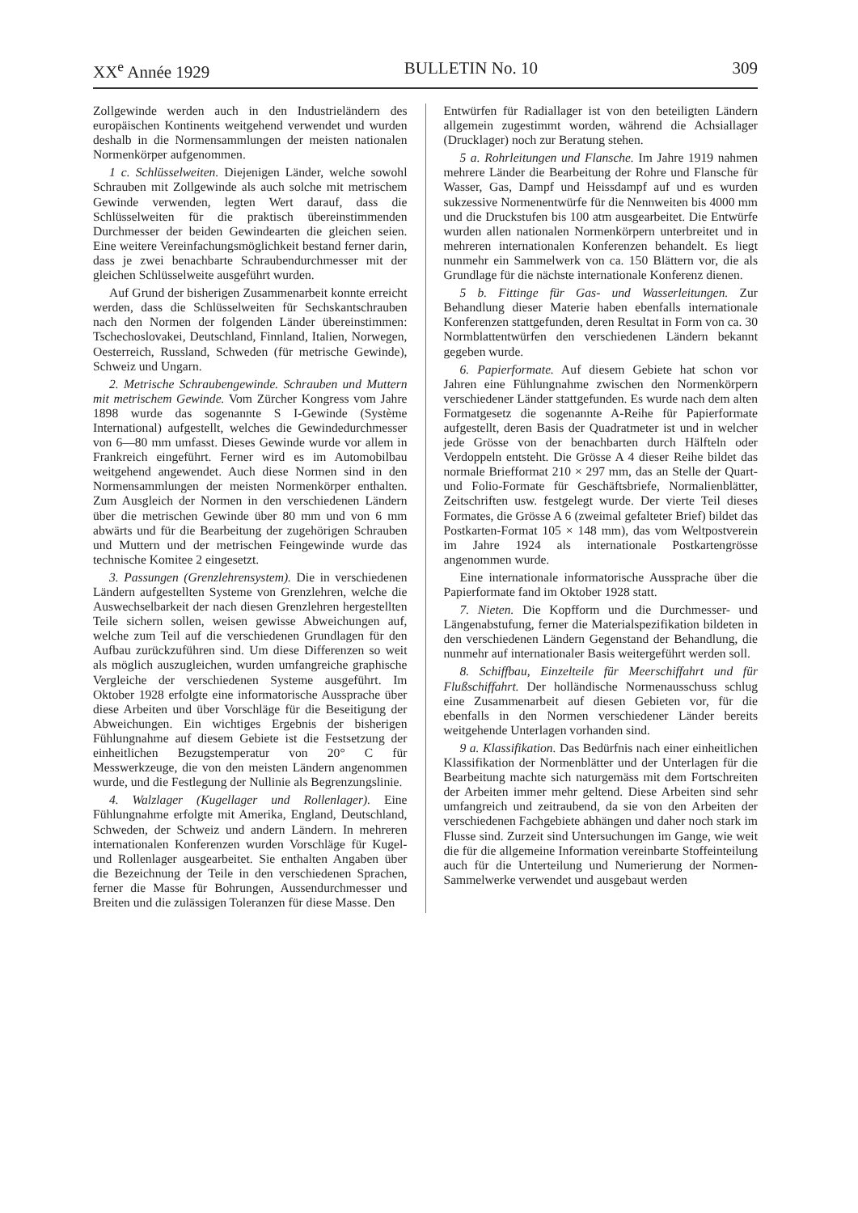XX<sup>e</sup> Année 1929 BULLETIN No. 10 309
Zollgewinde werden auch in den Industrieländern des europäischen Kontinents weitgehend verwendet und wurden deshalb in die Normensammlungen der meisten nationalen Normenkörper aufgenommen.
1 c. Schlüsselweiten. Diejenigen Länder, welche sowohl Schrauben mit Zollgewinde als auch solche mit metrischem Gewinde verwenden, legten Wert darauf, dass die Schlüsselweiten für die praktisch übereinstimmenden Durchmesser der beiden Gewindearten die gleichen seien. Eine weitere Vereinfachungsmöglichkeit bestand ferner darin, dass je zwei benachbarte Schraubendurchmesser mit der gleichen Schlüsselweite ausgeführt wurden.
Auf Grund der bisherigen Zusammenarbeit konnte erreicht werden, dass die Schlüsselweiten für Sechskantschrauben nach den Normen der folgenden Länder übereinstimmen: Tschechoslovakei, Deutschland, Finnland, Italien, Norwegen, Oesterreich, Russland, Schweden (für metrische Gewinde), Schweiz und Ungarn.
2. Metrische Schraubengewinde. Schrauben und Muttern mit metrischem Gewinde. Vom Zürcher Kongress vom Jahre 1898 wurde das sogenannte S I-Gewinde (Système International) aufgestellt, welches die Gewindedurchmesser von 6—80 mm umfasst. Dieses Gewinde wurde vor allem in Frankreich eingeführt. Ferner wird es im Automobilbau weitgehend angewendet. Auch diese Normen sind in den Normensammlungen der meisten Normenkörper enthalten. Zum Ausgleich der Normen in den verschiedenen Ländern über die metrischen Gewinde über 80 mm und von 6 mm abwärts und für die Bearbeitung der zugehörigen Schrauben und Muttern und der metrischen Feingewinde wurde das technische Komitee 2 eingesetzt.
3. Passungen (Grenzlehrensystem). Die in verschiedenen Ländern aufgestellten Systeme von Grenzlehren, welche die Auswechselbarkeit der nach diesen Grenzlehren hergestellten Teile sichern sollen, weisen gewisse Abweichungen auf, welche zum Teil auf die verschiedenen Grundlagen für den Aufbau zurückzuführen sind. Um diese Differenzen so weit als möglich auszugleichen, wurden umfangreiche graphische Vergleiche der verschiedenen Systeme ausgeführt. Im Oktober 1928 erfolgte eine informatorische Aussprache über diese Arbeiten und über Vorschläge für die Beseitigung der Abweichungen. Ein wichtiges Ergebnis der bisherigen Fühlungnahme auf diesem Gebiete ist die Festsetzung der einheitlichen Bezugstemperatur von 20° C für Messwerkzeuge, die von den meisten Ländern angenommen wurde, und die Festlegung der Nullinie als Begrenzungslinie.
4. Walzlager (Kugellager und Rollenlager). Eine Fühlungnahme erfolgte mit Amerika, England, Deutschland, Schweden, der Schweiz und andern Ländern. In mehreren internationalen Konferenzen wurden Vorschläge für Kugel- und Rollenlager ausgearbeitet. Sie enthalten Angaben über die Bezeichnung der Teile in den verschiedenen Sprachen, ferner die Masse für Bohrungen, Aussendurchmesser und Breiten und die zulässigen Toleranzen für diese Masse. Den
Entwürfen für Radiallager ist von den beteiligten Ländern allgemein zugestimmt worden, während die Achsiallager (Drucklager) noch zur Beratung stehen.
5 a. Rohrleitungen und Flansche. Im Jahre 1919 nahmen mehrere Länder die Bearbeitung der Rohre und Flansche für Wasser, Gas, Dampf und Heissdampf auf und es wurden sukzessive Normenentwürfe für die Nennweiten bis 4000 mm und die Druckstufen bis 100 atm ausgearbeitet. Die Entwürfe wurden allen nationalen Normenkörpern unterbreitet und in mehreren internationalen Konferenzen behandelt. Es liegt nunmehr ein Sammelwerk von ca. 150 Blättern vor, die als Grundlage für die nächste internationale Konferenz dienen.
5 b. Fittinge für Gas- und Wasserleitungen. Zur Behandlung dieser Materie haben ebenfalls internationale Konferenzen stattgefunden, deren Resultat in Form von ca. 30 Normblattentwürfen den verschiedenen Ländern bekannt gegeben wurde.
6. Papierformate. Auf diesem Gebiete hat schon vor Jahren eine Fühlungnahme zwischen den Normenkörpern verschiedener Länder stattgefunden. Es wurde nach dem alten Formatgesetz die sogenannte A-Reihe für Papierformate aufgestellt, deren Basis der Quadratmeter ist und in welcher jede Grösse von der benachbarten durch Hälfteln oder Verdoppeln entsteht. Die Grösse A 4 dieser Reihe bildet das normale Briefformat 210 × 297 mm, das an Stelle der Quart- und Folio-Formate für Geschäftsbriefe, Normalienblätter, Zeitschriften usw. festgelegt wurde. Der vierte Teil dieses Formates, die Grösse A 6 (zweimal gefalteter Brief) bildet das Postkarten-Format 105 × 148 mm), das vom Weltpostverein im Jahre 1924 als internationale Postkartengrösse angenommen wurde.
Eine internationale informatorische Aussprache über die Papierformate fand im Oktober 1928 statt.
7. Nieten. Die Kopfform und die Durchmesser- und Längenabstufung, ferner die Materialspezifikation bildeten in den verschiedenen Ländern Gegenstand der Behandlung, die nunmehr auf internationaler Basis weitergeführt werden soll.
8. Schiffbau, Einzelteile für Meerschiffahrt und für Flußschiffahrt. Der holländische Normenausschuss schlug eine Zusammenarbeit auf diesen Gebieten vor, für die ebenfalls in den Normen verschiedener Länder bereits weitgehende Unterlagen vorhanden sind.
9 a. Klassifikation. Das Bedürfnis nach einer einheitlichen Klassifikation der Normenblätter und der Unterlagen für die Bearbeitung machte sich naturgemäss mit dem Fortschreiten der Arbeiten immer mehr geltend. Diese Arbeiten sind sehr umfangreich und zeitraubend, da sie von den Arbeiten der verschiedenen Fachgebiete abhängen und daher noch stark im Flusse sind. Zurzeit sind Untersuchungen im Gange, wie weit die für die allgemeine Information vereinbarte Stoffeinteilung auch für die Unterteilung und Numerierung der Normen-Sammelwerke verwendet und ausgebaut werden